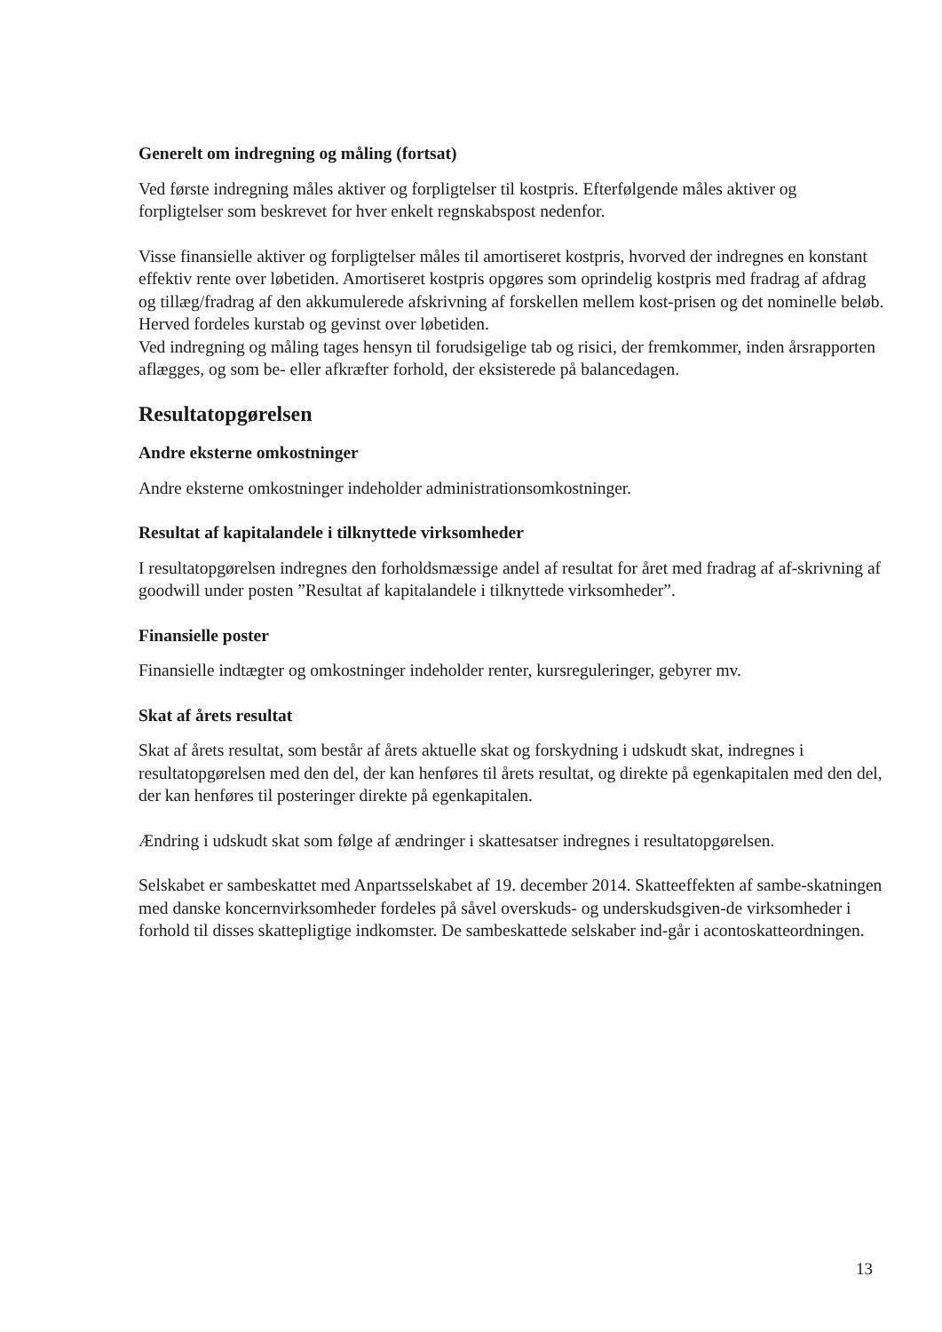Generelt om indregning og måling (fortsat)
Ved første indregning måles aktiver og forpligtelser til kostpris. Efterfølgende måles aktiver og forpligtelser som beskrevet for hver enkelt regnskabspost nedenfor.
Visse finansielle aktiver og forpligtelser måles til amortiseret kostpris, hvorved der indregnes en konstant effektiv rente over løbetiden. Amortiseret kostpris opgøres som oprindelig kostpris med fradrag af afdrag og tillæg/fradrag af den akkumulerede afskrivning af forskellen mellem kost-prisen og det nominelle beløb. Herved fordeles kurstab og gevinst over løbetiden.
Ved indregning og måling tages hensyn til forudsigelige tab og risici, der fremkommer, inden årsrapporten aflægges, og som be- eller afkræfter forhold, der eksisterede på balancedagen.
Resultatopgørelsen
Andre eksterne omkostninger
Andre eksterne omkostninger indeholder administrationsomkostninger.
Resultat af kapitalandele i tilknyttede virksomheder
I resultatopgørelsen indregnes den forholdsmæssige andel af resultat for året med fradrag af af-skrivning af goodwill under posten ”Resultat af kapitalandele i tilknyttede virksomheder”.
Finansielle poster
Finansielle indtægter og omkostninger indeholder renter, kursreguleringer, gebyrer mv.
Skat af årets resultat
Skat af årets resultat, som består af årets aktuelle skat og forskydning i udskudt skat, indregnes i resultatopgørelsen med den del, der kan henføres til årets resultat, og direkte på egenkapitalen med den del, der kan henføres til posteringer direkte på egenkapitalen.
Ændring i udskudt skat som følge af ændringer i skattesatser indregnes i resultatopgørelsen.
Selskabet er sambeskattet med Anpartsselskabet af 19. december 2014. Skatteeffekten af sambe-skatningen med danske koncernvirksomheder fordeles på såvel overskuds- og underskudsgiven-de virksomheder i forhold til disses skattepligtige indkomster. De sambeskattede selskaber ind-går i acontoskatteordningen.
13